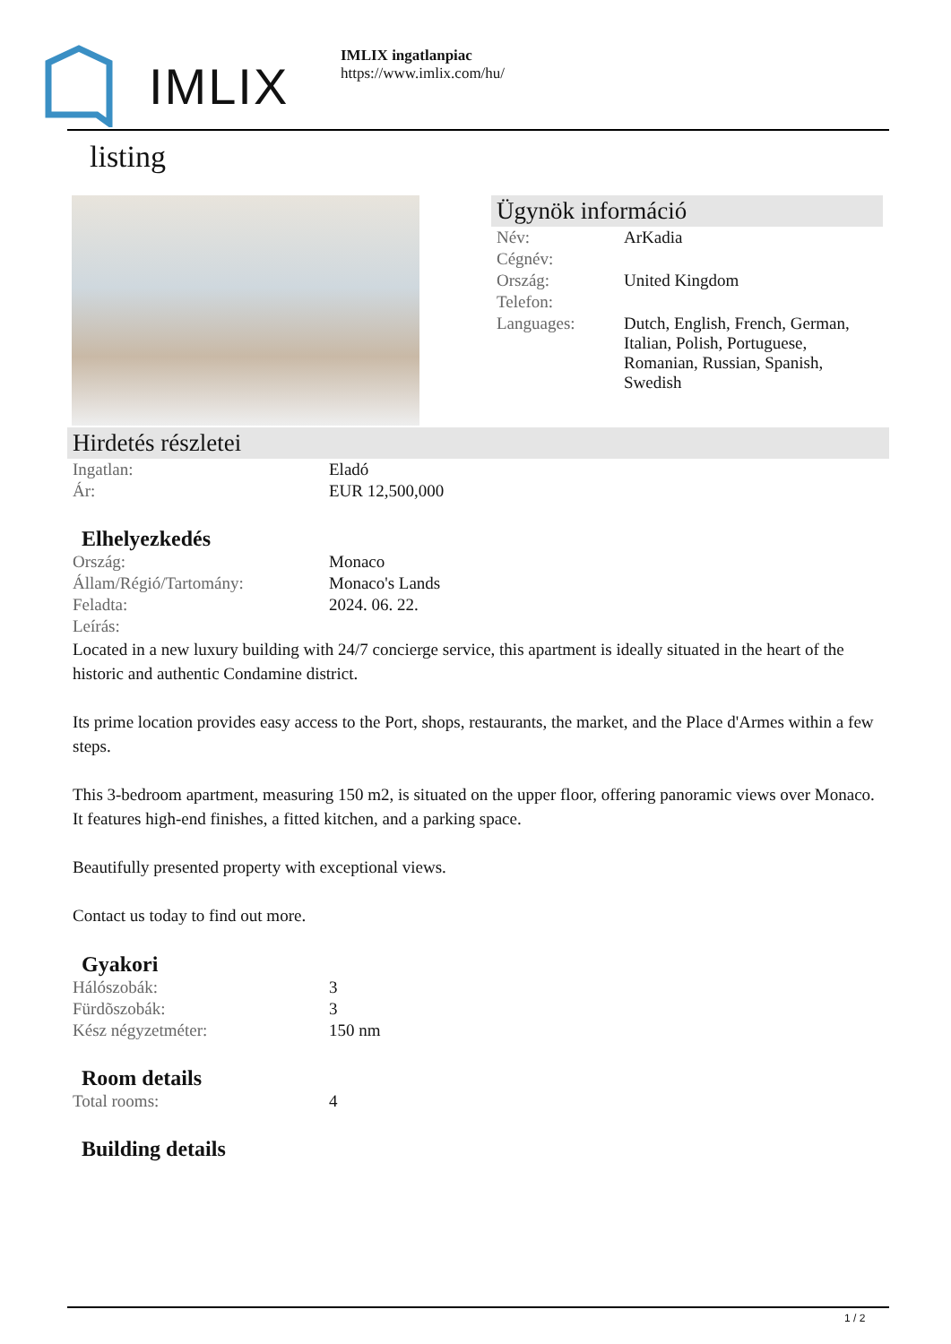IMLIX
IMLIX ingatlanpiac
https://www.imlix.com/hu/
listing
Ügynök információ
| Név: | ArKadia |
| Cégnév: | |
| Ország: | United Kingdom |
| Telefon: | |
| Languages: | Dutch, English, French, German, Italian, Polish, Portuguese, Romanian, Russian, Spanish, Swedish |
Hirdetés részletei
| Ingatlan: | Eladó |
| Ár: | EUR 12,500,000 |
Elhelyezkedés
| Ország: | Monaco |
| Állam/Régió/Tartomány: | Monaco's Lands |
| Feladta: | 2024. 06. 22. |
| Leírás: | |
Located in a new luxury building with 24/7 concierge service, this apartment is ideally situated in the heart of the historic and authentic Condamine district.
Its prime location provides easy access to the Port, shops, restaurants, the market, and the Place d'Armes within a few steps.
This 3-bedroom apartment, measuring 150 m2, is situated on the upper floor, offering panoramic views over Monaco. It features high-end finishes, a fitted kitchen, and a parking space.
Beautifully presented property with exceptional views.
Contact us today to find out more.
Gyakori
| Hálószobák: | 3 |
| Fürdõszobák: | 3 |
| Kész négyzetméter: | 150 nm |
Room details
| Total rooms: | 4 |
Building details
1 / 2